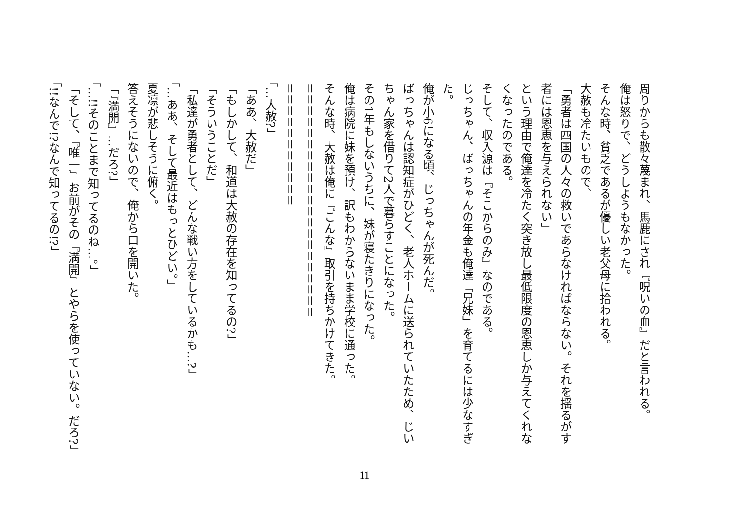周りからも散々蔑まれ、馬鹿にされ『呪いの血』だと言われる。
俺は怒りで、どうしようもなかった。
そんな時、貧乏であるが優しい老父母に拾われる。
大赦も冷たいもので、
「勇者は四国の人々の救いであらなければならない。それを揺るがす者には恩恵を与えられない」
という理由で俺達を冷たく突き放し最低限度の恩恵しか与えてくれなくなったのである。
そして、収入源は『そこからのみ』なのである。
じっちゃん、ばっちゃんの年金も俺達「兄妹」を育てるには少なすぎた。
俺が小6になる頃、じっちゃんが死んだ。
ばっちゃんは認知症がひどく、老人ホームに送られていたため、じいちゃん家を借りて2人で暮らすことになった。
その1年もしないうちに、妹が寝たきりになった。
俺は病院に妹を預け、訳もわからないまま学校に通った。
そんな時、大赦は俺に『こんな』取引を持ちかけてきた。
＝＝＝＝＝＝＝＝＝＝＝＝＝＝＝＝＝＝＝＝＝
＝＝＝＝＝＝＝＝＝＝＝
「…大赦?」
「ああ、大赦だ」
「もしかして、和道は大赦の存在を知ってるの?」
「そういうことだ」
「私達が勇者として、どんな戦い方をしているかも…?」
「…ああ、そして最近はもっとひどい。」
夏凛が悲しそうに俯く。
答えそうにないので、俺から口を開いた。
「『満開』…だろ?」
「…!!そのことまで知ってるのね…。」
「そして、『唯一』お前がその『満開』とやらを使っていない。だろ?」
「!!なんで!?なんで知ってるの!?」
11